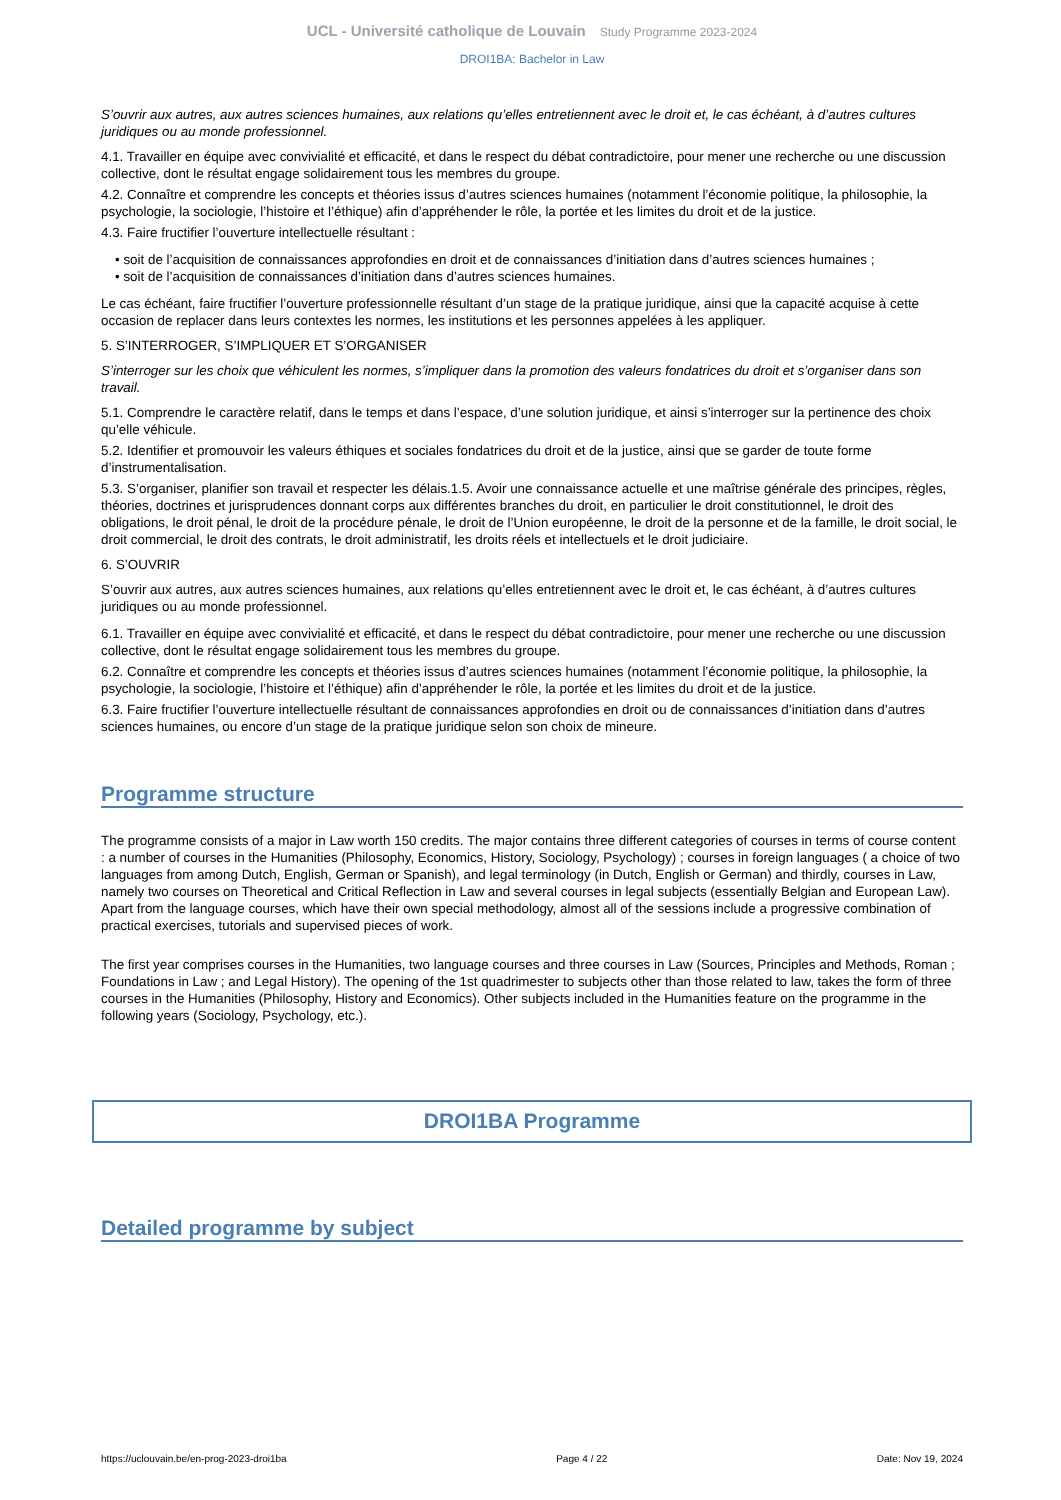UCL - Université catholique de Louvain Study Programme 2023-2024
DROI1BA: Bachelor in Law
S’ouvrir aux autres, aux autres sciences humaines, aux relations qu’elles entretiennent avec le droit et, le cas échéant, à d’autres cultures juridiques ou au monde professionnel.
4.1. Travailler en équipe avec convivialité et efficacité, et dans le respect du débat contradictoire, pour mener une recherche ou une discussion collective, dont le résultat engage solidairement tous les membres du groupe.
4.2. Connaître et comprendre les concepts et théories issus d’autres sciences humaines (notamment l’économie politique, la philosophie, la psychologie, la sociologie, l’histoire et l’éthique) afin d’appréhender le rôle, la portée et les limites du droit et de la justice.
4.3. Faire fructifier l’ouverture intellectuelle résultant :
• soit de l’acquisition de connaissances approfondies en droit et de connaissances d’initiation dans d’autres sciences humaines ;
• soit de l’acquisition de connaissances d’initiation dans d’autres sciences humaines.
Le cas échéant, faire fructifier l’ouverture professionnelle résultant d’un stage de la pratique juridique, ainsi que la capacité acquise à cette occasion de replacer dans leurs contextes les normes, les institutions et les personnes appelées à les appliquer.
5. S’INTERROGER, S’IMPLIQUER ET S’ORGANISER
S’interroger sur les choix que véhiculent les normes, s’impliquer dans la promotion des valeurs fondatrices du droit et s’organiser dans son travail.
5.1. Comprendre le caractère relatif, dans le temps et dans l’espace, d’une solution juridique, et ainsi s’interroger sur la pertinence des choix qu’elle véhicule.
5.2. Identifier et promouvoir les valeurs éthiques et sociales fondatrices du droit et de la justice, ainsi que se garder de toute forme d’instrumentalisation.
5.3. S’organiser, planifier son travail et respecter les délais.1.5. Avoir une connaissance actuelle et une maîtrise générale des principes, règles, théories, doctrines et jurisprudences donnant corps aux différentes branches du droit, en particulier le droit constitutionnel, le droit des obligations, le droit pénal, le droit de la procédure pénale, le droit de l’Union européenne, le droit de la personne et de la famille, le droit social, le droit commercial, le droit des contrats, le droit administratif, les droits réels et intellectuels et le droit judiciaire.
6. S’OUVRIR
S’ouvrir aux autres, aux autres sciences humaines, aux relations qu’elles entretiennent avec le droit et, le cas échéant, à d’autres cultures juridiques ou au monde professionnel.
6.1. Travailler en équipe avec convivialité et efficacité, et dans le respect du débat contradictoire, pour mener une recherche ou une discussion collective, dont le résultat engage solidairement tous les membres du groupe.
6.2. Connaître et comprendre les concepts et théories issus d’autres sciences humaines (notamment l’économie politique, la philosophie, la psychologie, la sociologie, l’histoire et l’éthique) afin d’appréhender le rôle, la portée et les limites du droit et de la justice.
6.3. Faire fructifier l’ouverture intellectuelle résultant de connaissances approfondies en droit ou de connaissances d’initiation dans d’autres sciences humaines, ou encore d’un stage de la pratique juridique selon son choix de mineure.
Programme structure
The programme consists of a major in Law worth 150 credits. The major contains three different categories of courses in terms of course content : a number of courses in the Humanities (Philosophy, Economics, History, Sociology, Psychology) ; courses in foreign languages ( a choice of two languages from among Dutch, English, German or Spanish), and legal terminology (in Dutch, English or German) and thirdly, courses in Law, namely two courses on Theoretical and Critical Reflection in Law and several courses in legal subjects (essentially Belgian and European Law). Apart from the language courses, which have their own special methodology, almost all of the sessions include a progressive combination of practical exercises, tutorials and supervised pieces of work.
The first year comprises courses in the Humanities, two language courses and three courses in Law (Sources, Principles and Methods, Roman ; Foundations in Law ; and Legal History). The opening of the 1st quadrimester to subjects other than those related to law, takes the form of three courses in the Humanities (Philosophy, History and Economics). Other subjects included in the Humanities feature on the programme in the following years (Sociology, Psychology, etc.).
DROI1BA Programme
Detailed programme by subject
https://uclouvain.be/en-prog-2023-droi1ba Page 4 / 22 Date: Nov 19, 2024